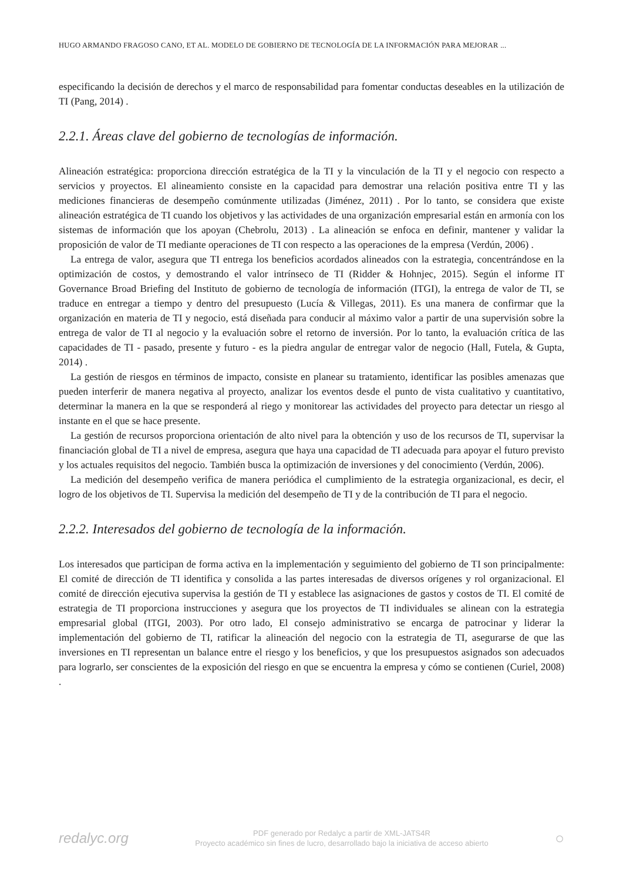HUGO ARMANDO FRAGOSO CANO, ET AL. MODELO DE GOBIERNO DE TECNOLOGÍA DE LA INFORMACIÓN PARA MEJORAR ...
especificando la decisión de derechos y el marco de responsabilidad para fomentar conductas deseables en la utilización de TI (Pang, 2014) .
2.2.1. Áreas clave del gobierno de tecnologías de información.
Alineación estratégica: proporciona dirección estratégica de la TI y la vinculación de la TI y el negocio con respecto a servicios y proyectos. El alineamiento consiste en la capacidad para demostrar una relación positiva entre TI y las mediciones financieras de desempeño comúnmente utilizadas (Jiménez, 2011) . Por lo tanto, se considera que existe alineación estratégica de TI cuando los objetivos y las actividades de una organización empresarial están en armonía con los sistemas de información que los apoyan (Chebrolu, 2013) . La alineación se enfoca en definir, mantener y validar la proposición de valor de TI mediante operaciones de TI con respecto a las operaciones de la empresa (Verdún, 2006) .
La entrega de valor, asegura que TI entrega los beneficios acordados alineados con la estrategia, concentrándose en la optimización de costos, y demostrando el valor intrínseco de TI (Ridder & Hohnjec, 2015). Según el informe IT Governance Broad Briefing del Instituto de gobierno de tecnología de información (ITGI), la entrega de valor de TI, se traduce en entregar a tiempo y dentro del presupuesto (Lucía & Villegas, 2011). Es una manera de confirmar que la organización en materia de TI y negocio, está diseñada para conducir al máximo valor a partir de una supervisión sobre la entrega de valor de TI al negocio y la evaluación sobre el retorno de inversión. Por lo tanto, la evaluación crítica de las capacidades de TI - pasado, presente y futuro - es la piedra angular de entregar valor de negocio (Hall, Futela, & Gupta, 2014) .
La gestión de riesgos en términos de impacto, consiste en planear su tratamiento, identificar las posibles amenazas que pueden interferir de manera negativa al proyecto, analizar los eventos desde el punto de vista cualitativo y cuantitativo, determinar la manera en la que se responderá al riego y monitorear las actividades del proyecto para detectar un riesgo al instante en el que se hace presente.
La gestión de recursos proporciona orientación de alto nivel para la obtención y uso de los recursos de TI, supervisar la financiación global de TI a nivel de empresa, asegura que haya una capacidad de TI adecuada para apoyar el futuro previsto y los actuales requisitos del negocio. También busca la optimización de inversiones y del conocimiento (Verdún, 2006).
La medición del desempeño verifica de manera periódica el cumplimiento de la estrategia organizacional, es decir, el logro de los objetivos de TI. Supervisa la medición del desempeño de TI y de la contribución de TI para el negocio.
2.2.2. Interesados del gobierno de tecnología de la información.
Los interesados que participan de forma activa en la implementación y seguimiento del gobierno de TI son principalmente: El comité de dirección de TI identifica y consolida a las partes interesadas de diversos orígenes y rol organizacional. El comité de dirección ejecutiva supervisa la gestión de TI y establece las asignaciones de gastos y costos de TI. El comité de estrategia de TI proporciona instrucciones y asegura que los proyectos de TI individuales se alinean con la estrategia empresarial global (ITGI, 2003). Por otro lado, El consejo administrativo se encarga de patrocinar y liderar la implementación del gobierno de TI, ratificar la alineación del negocio con la estrategia de TI, asegurarse de que las inversiones en TI representan un balance entre el riesgo y los beneficios, y que los presupuestos asignados son adecuados para lograrlo, ser conscientes de la exposición del riesgo en que se encuentra la empresa y cómo se contienen (Curiel, 2008) .
redalyc.org
PDF generado por Redalyc a partir de XML-JATS4R
Proyecto académico sin fines de lucro, desarrollado bajo la iniciativa de acceso abierto
○